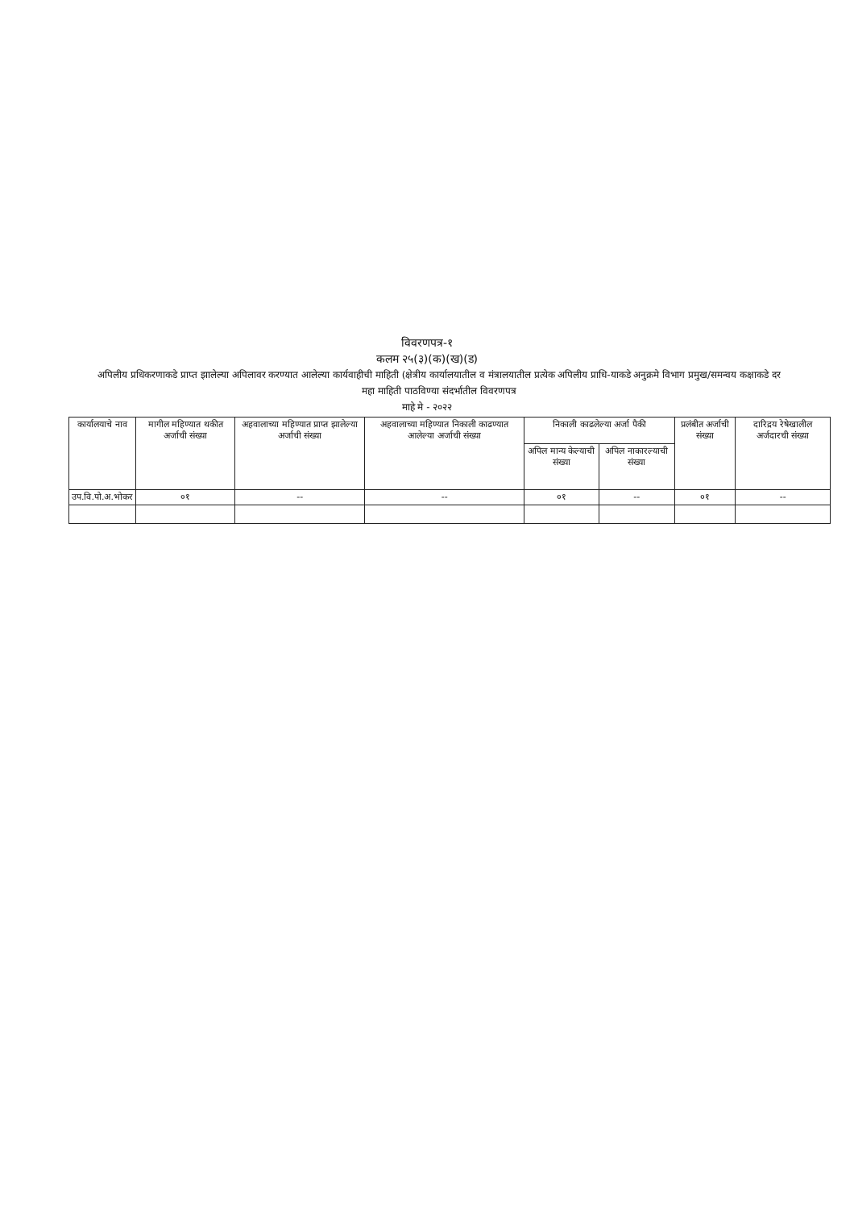विवरणपत्र-१
कलम २५(३)(क)(ख)(ड)
अपिलीय प्रधिकरणाकडे प्राप्त झालेल्या अपिलावर करण्यात आलेल्या कार्यवाहीची माहिती (क्षेत्रीय कार्यालयातील व मंत्रालयातील प्रत्येक अपिलीय प्राधि-याकडे अनुक्रमे विभाग प्रमुख/समन्वय कक्षाकडे दर महा माहिती पाठविण्या संदर्भातील विवरणपत्र
माहे मे - २०२२
| कार्यालयाचे नाव | मागील महिण्यात थकीत अर्जाची संख्या | अहवालाच्या महिण्यात प्राप्त झालेल्या अर्जाची संख्या | अहवालाच्या महिण्यात निकाली काढण्यात आलेल्या अर्जाची संख्या | निकाली काढलेल्या अर्जा पैकी | | प्रलंबीत अर्जाची संख्या | दारिद्रय रेषेखालील अर्जदारची संख्या |
| --- | --- | --- | --- | --- | --- | --- | --- |
| | | | | अपिल मान्य केल्याची संख्या | अपिल नाकारल्याची संख्या | | |
| उप.वि.पो.अ.भोकर | ०१ | -- | -- | ०१ | -- | ०१ | -- |